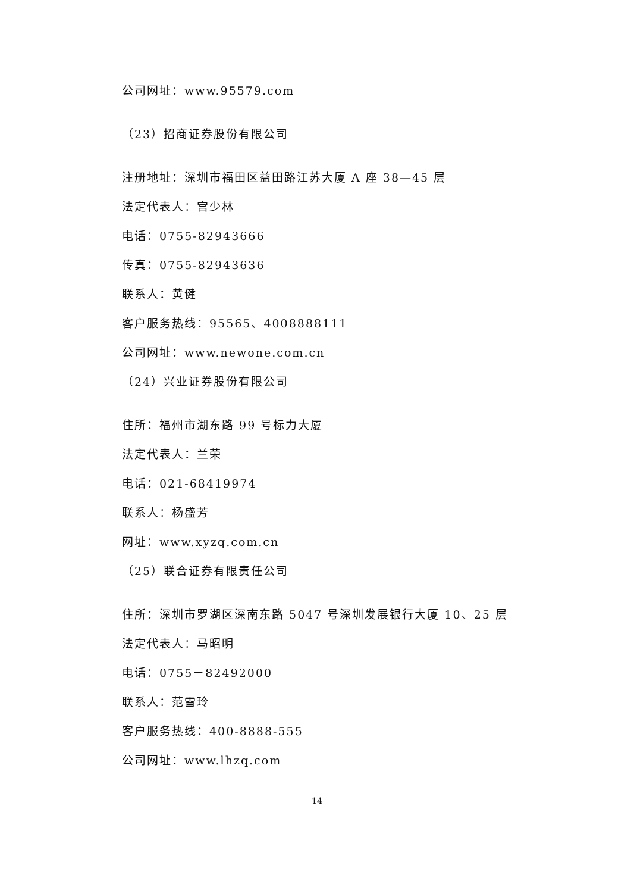公司网址：www.95579.com
（23）招商证券股份有限公司
注册地址：深圳市福田区益田路江苏大厦 A 座 38—45 层
法定代表人：宫少林
电话：0755-82943666
传真：0755-82943636
联系人：黄健
客户服务热线：95565、4008888111
公司网址：www.newone.com.cn
（24）兴业证券股份有限公司
住所：福州市湖东路 99 号标力大厦
法定代表人：兰荣
电话：021-68419974
联系人：杨盛芳
网址：www.xyzq.com.cn
（25）联合证券有限责任公司
住所：深圳市罗湖区深南东路 5047 号深圳发展银行大厦 10、25 层
法定代表人：马昭明
电话：0755－82492000
联系人：范雪玲
客户服务热线：400-8888-555
公司网址：www.lhzq.com
14